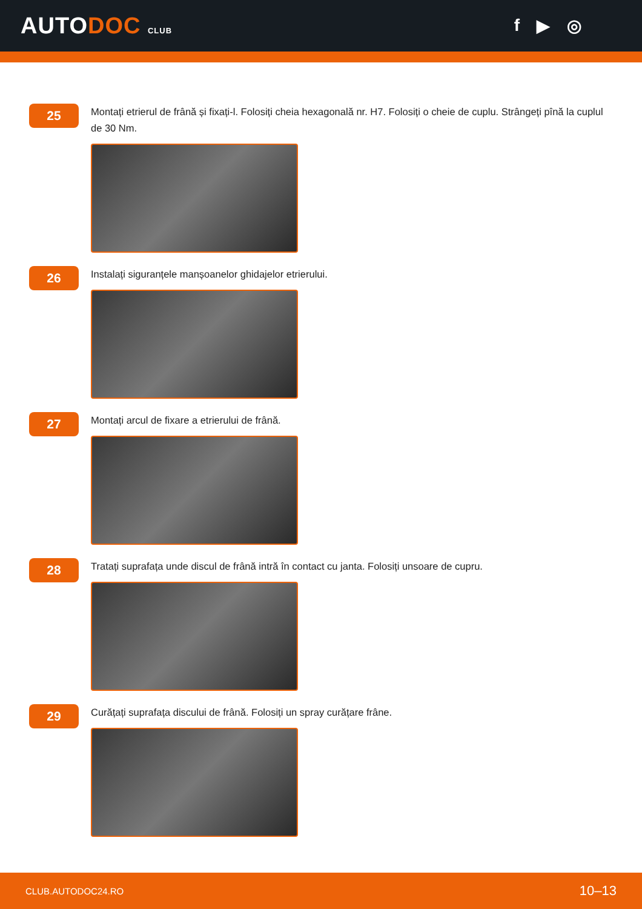AUTODOC CLUB
f ▶ ◎
25
Montați etrierul de frână și fixați-l. Folosiți cheia hexagonală nr. H7. Folosiți o cheie de cuplu. Strângeți pînă la cuplul de 30 Nm.
26
Instalați siguranțele manșoanelor ghidajelor etrierului.
27
Montați arcul de fixare a etrierului de frână.
28
Tratați suprafața unde discul de frână intră în contact cu janta. Folosiți unsoare de cupru.
29
Curățați suprafața discului de frână. Folosiți un spray curățare frâne.
CLUB.AUTODOC24.RO 10–13